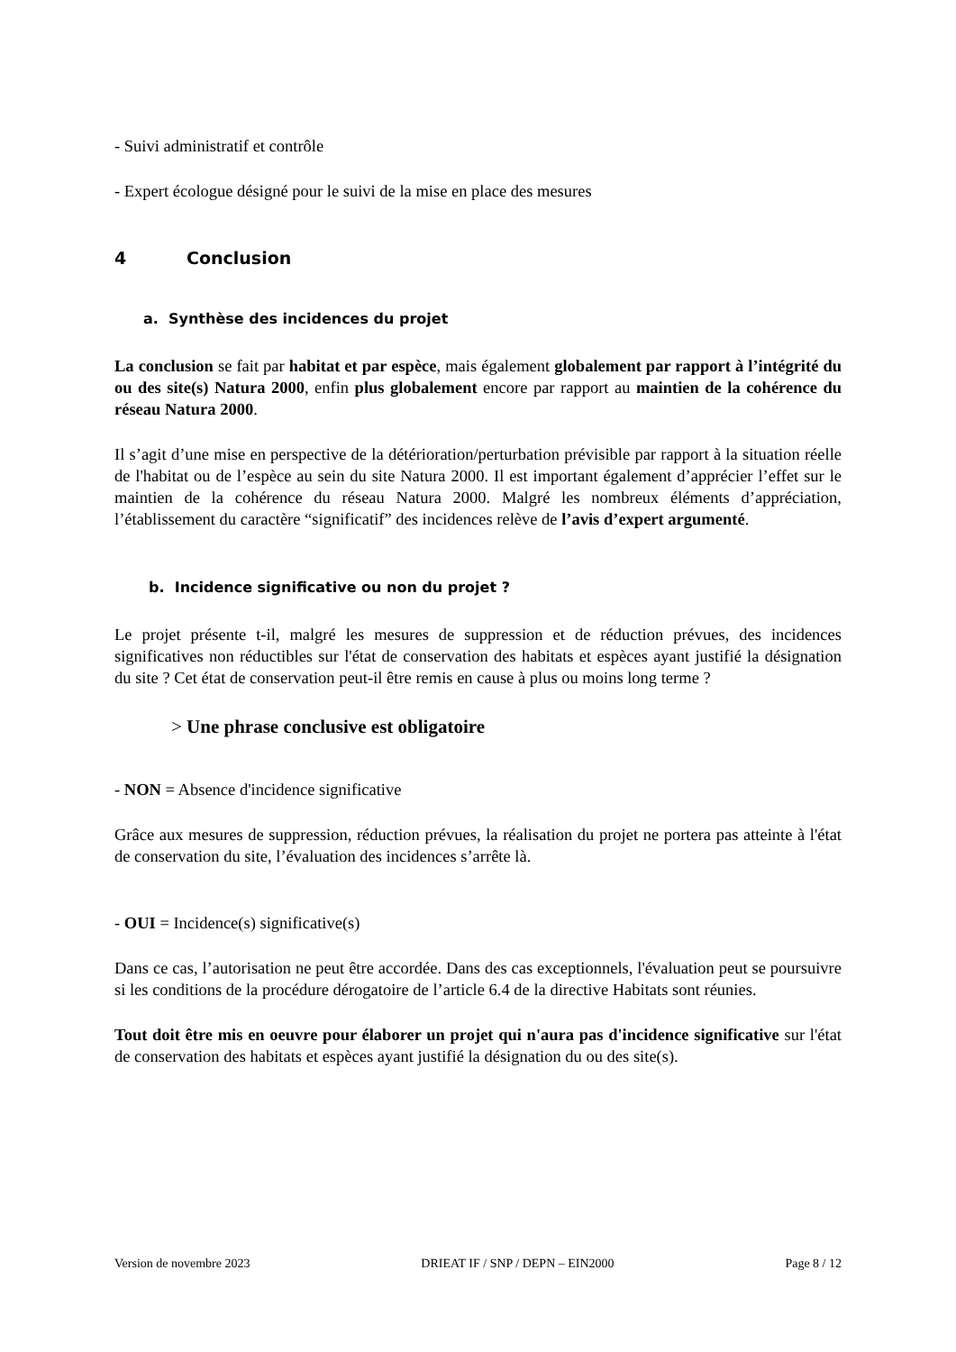- Suivi administratif et contrôle
- Expert écologue désigné pour le suivi de la mise en place des mesures
4 Conclusion
a. Synthèse des incidences du projet
La conclusion se fait par habitat et par espèce, mais également globalement par rapport à l’intégrité du ou des site(s) Natura 2000, enfin plus globalement encore par rapport au maintien de la cohérence du réseau Natura 2000.
Il s’agit d’une mise en perspective de la détérioration/perturbation prévisible par rapport à la situation réelle de l'habitat ou de l’espèce au sein du site Natura 2000. Il est important également d’apprécier l’effet sur le maintien de la cohérence du réseau Natura 2000. Malgré les nombreux éléments d’appréciation, l’établissement du caractère “significatif” des incidences relève de l’avis d’expert argumenté.
b. Incidence significative ou non du projet ?
Le projet présente t-il, malgré les mesures de suppression et de réduction prévues, des incidences significatives non réductibles sur l'état de conservation des habitats et espèces ayant justifié la désignation du site ? Cet état de conservation peut-il être remis en cause à plus ou moins long terme ?
> Une phrase conclusive est obligatoire
- NON = Absence d'incidence significative
Grâce aux mesures de suppression, réduction prévues, la réalisation du projet ne portera pas atteinte à l'état de conservation du site, l’évaluation des incidences s’arrête là.
- OUI = Incidence(s) significative(s)
Dans ce cas, l’autorisation ne peut être accordée. Dans des cas exceptionnels, l'évaluation peut se poursuivre si les conditions de la procédure dérogatoire de l’article 6.4 de la directive Habitats sont réunies.
Tout doit être mis en oeuvre pour élaborer un projet qui n'aura pas d'incidence significative sur l'état de conservation des habitats et espèces ayant justifié la désignation du ou des site(s).
Version de novembre 2023 DRIEAT IF / SNP / DEPN – EIN2000 Page 8 / 12